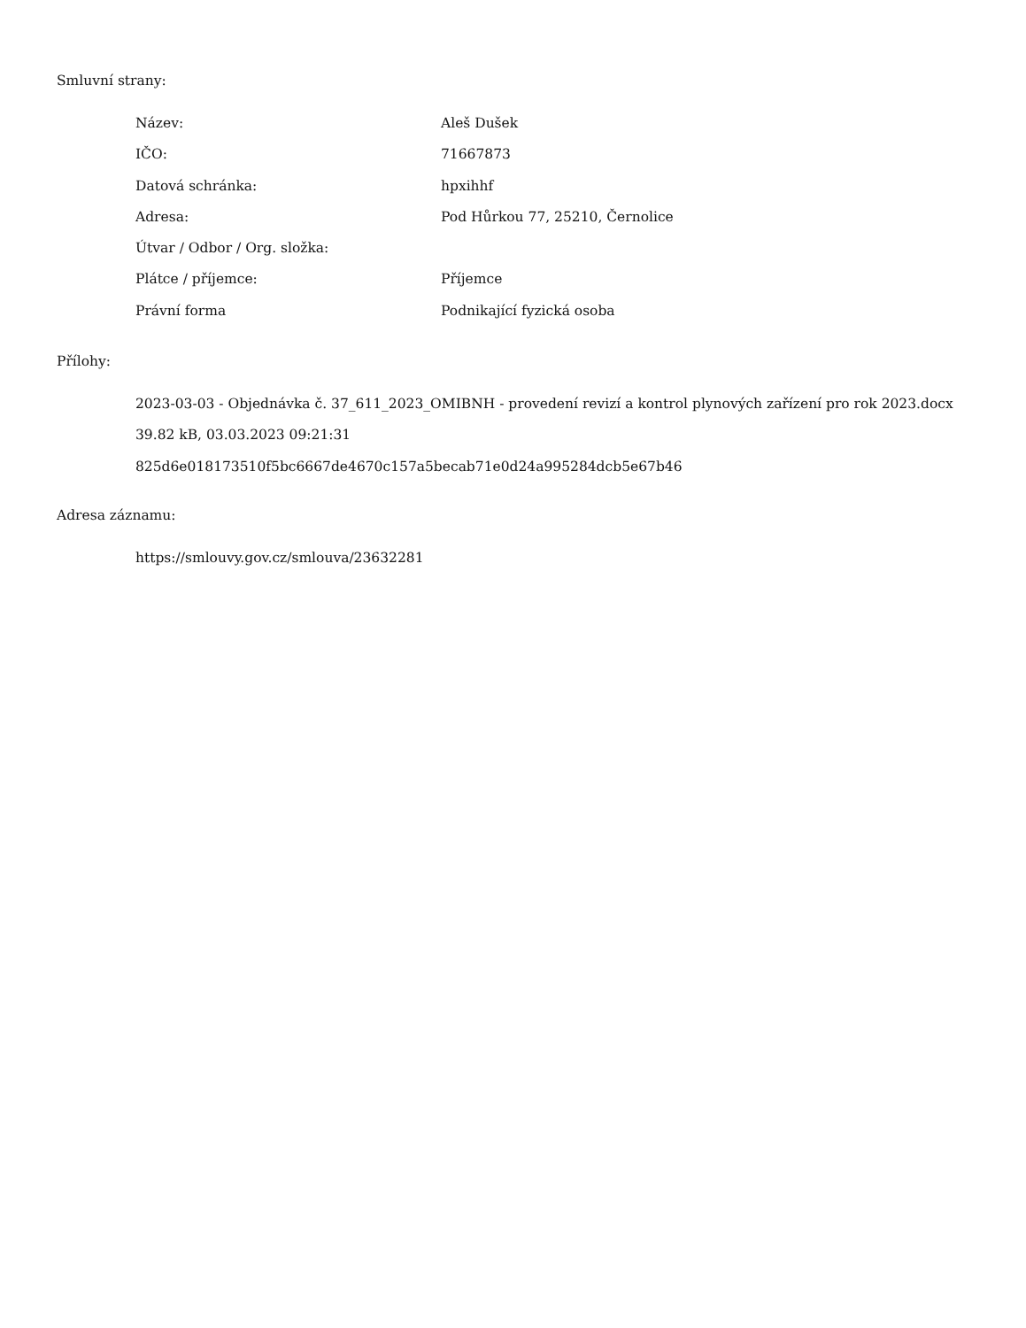Smluvní strany:
| Název: | Aleš Dušek |
| IČO: | 71667873 |
| Datová schránka: | hpxihhf |
| Adresa: | Pod Hůrkou 77, 25210, Černolice |
| Útvar / Odbor / Org. složka: | |
| Plátce / příjemce: | Příjemce |
| Právní forma | Podnikající fyzická osoba |
Přílohy:
2023-03-03 - Objednávka č. 37_611_2023_OMIBNH - provedení revizí a kontrol plynových zařízení pro rok 2023.docx
39.82 kB, 03.03.2023 09:21:31
825d6e018173510f5bc6667de4670c157a5becab71e0d24a995284dcb5e67b46
Adresa záznamu:
https://smlouvy.gov.cz/smlouva/23632281